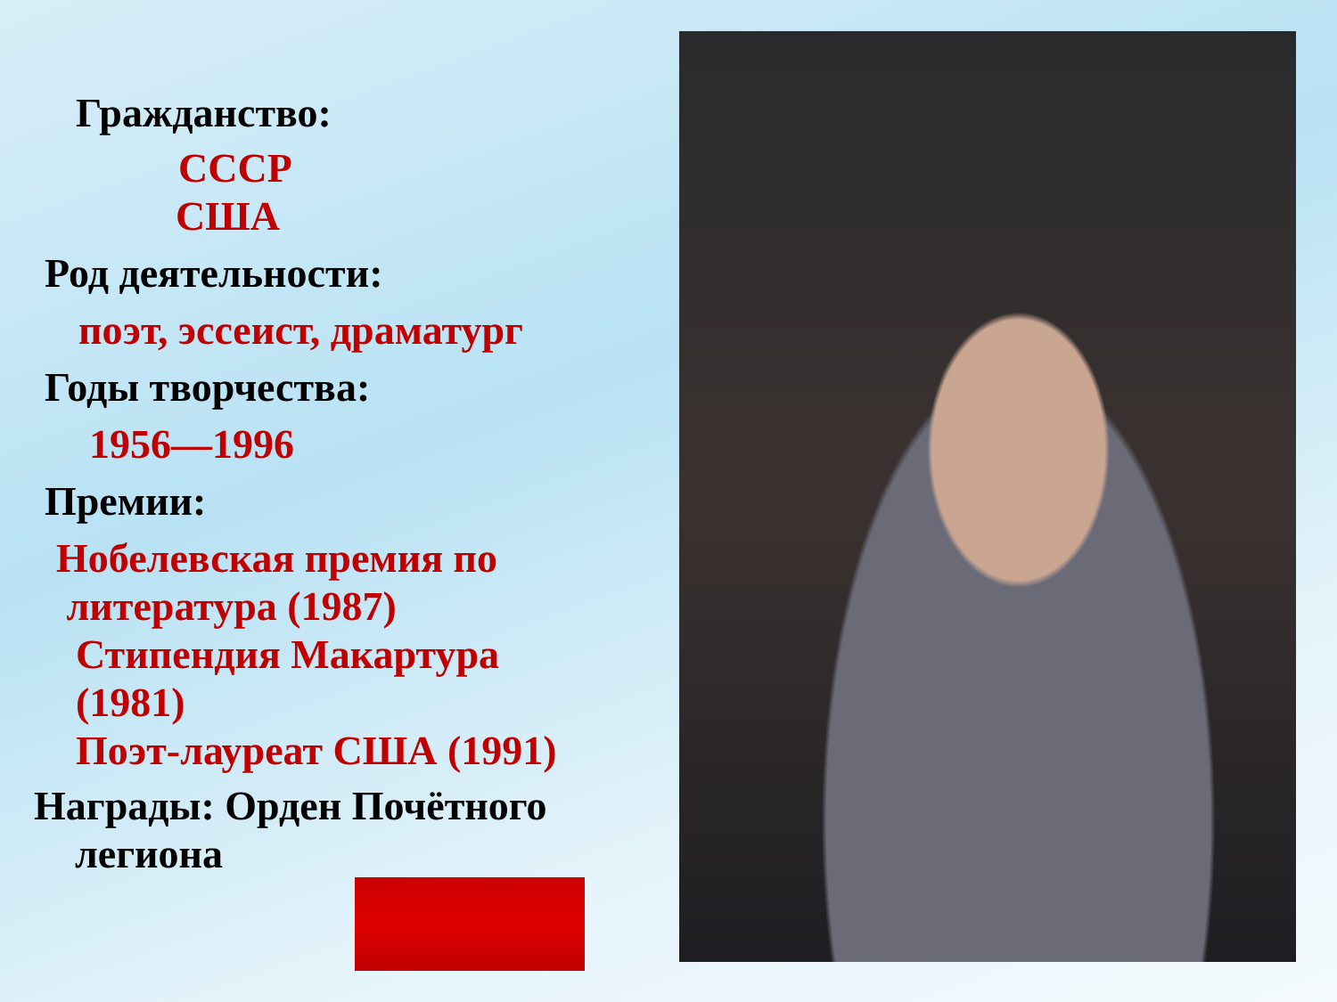Гражданство:
СССР
США
Род деятельности:
поэт, эссеист, драматург
Годы творчества:
1956—1996
Премии:
Нобелевская премия по
литература (1987)
Стипендия Макартура
(1981)
Поэт-лауреат США (1991)
Награды: Орден Почётного
легиона